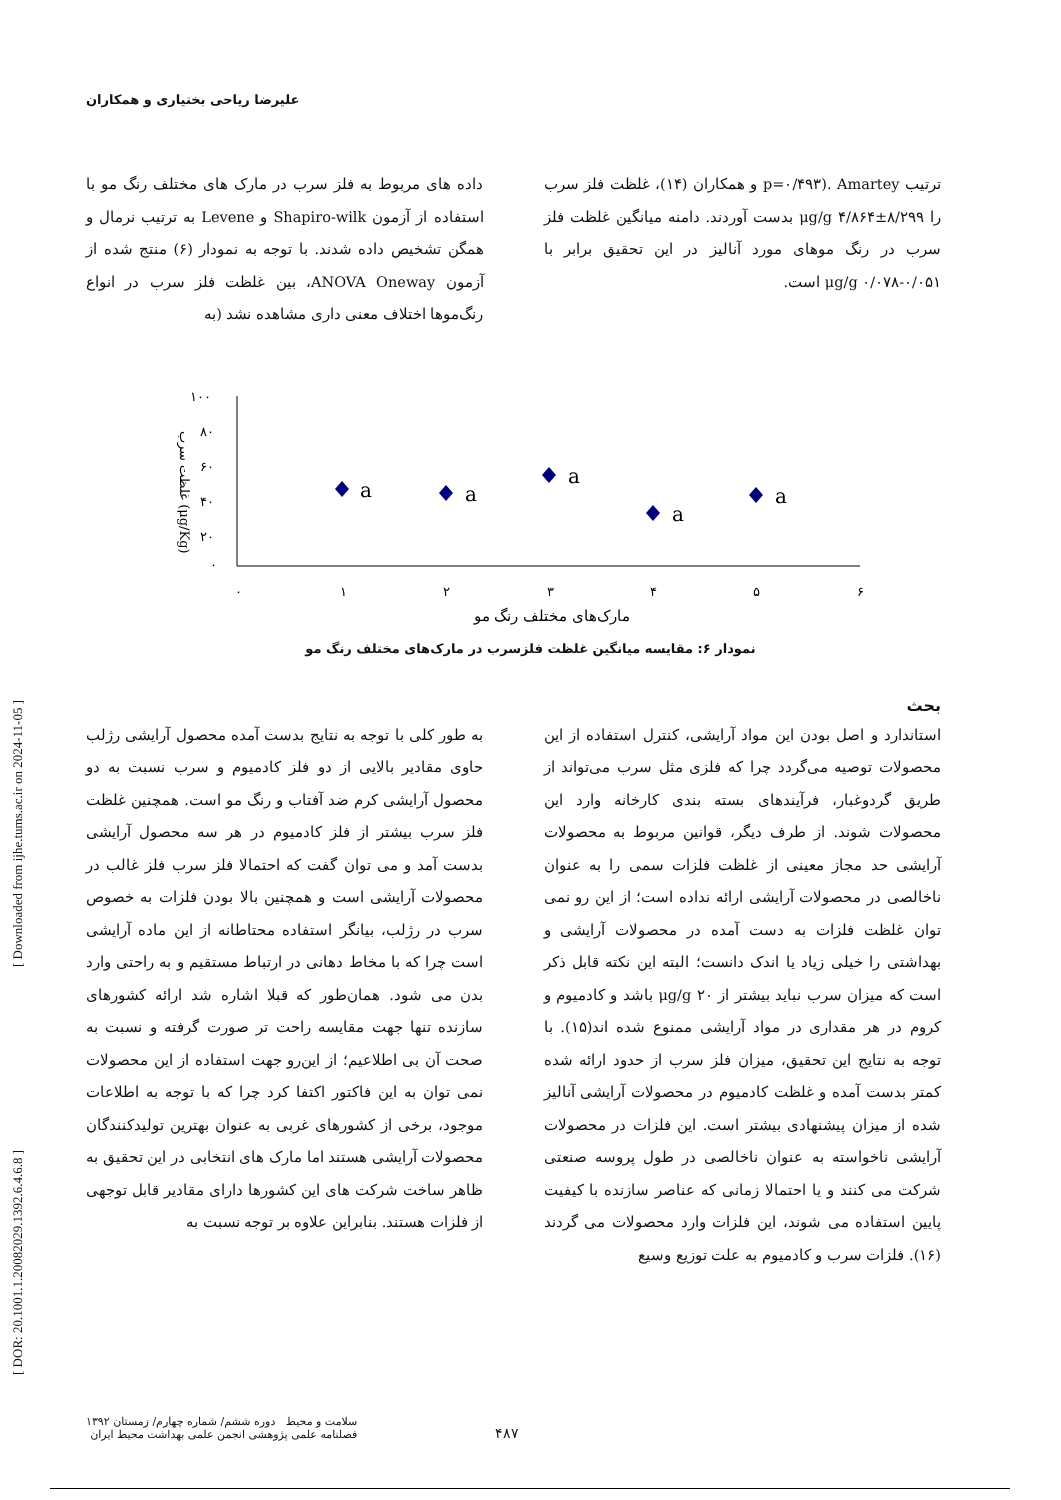علیرضا ریاحی بختیاری و همکاران
[ Downloaded from ijhe.tums.ac.ir on 2024-11-05 ]
[ DOR: 20.1001.1.20082029.1392.6.4.6.8 ]
داده های مربوط به فلز سرب در مارک های مختلف رنگ مو با استفاده از آزمون Shapiro-wilk و Levene به ترتیب نرمال و همگن تشخیص داده شدند. با توجه به نمودار (۶) منتج شده از آزمون ANOVA Oneway، بین غلظت فلز سرب در انواع رنگ‌موها اختلاف معنی داری مشاهده نشد (به
ترتیب p=۰/۴۹۳). Amartey و همکاران (۱۴)، غلظت فلز سرب را ۸/۲۹۹±۴/۸۶۴ μg/g بدست آوردند. دامنه میانگین غلظت فلز سرب در رنگ موهای مورد آنالیز در این تحقیق برابر با ۰/۰۵۱-۰/۰۷۸ μg/g است.
۱۰۰
۸۰
۶۰
۴۰
۲۰
۰
غلظت سرب (μg/Kg)
۰
۱
۲
۳
۴
۵
۶
a
a
a
a
a
مارک‌های مختلف رنگ مو
نمودار ۶: مقایسه میانگین غلظت فلزسرب در مارک‌های مختلف رنگ مو
بحث
به طور کلی با توجه به نتایج بدست آمده محصول آرایشی رژلب حاوی مقادیر بالایی از دو فلز کادمیوم و سرب نسبت به دو محصول آرایشی کرم ضد آفتاب و رنگ مو است. همچنین غلظت فلز سرب بیشتر از فلز کادمیوم در هر سه محصول آرایشی بدست آمد و می توان گفت که احتمالا فلز سرب فلز غالب در محصولات آرایشی است و همچنین بالا بودن فلزات به خصوص سرب در رژلب، بیانگر استفاده محتاطانه از این ماده آرایشی است چرا که با مخاط دهانی در ارتباط مستقیم و به راحتی وارد بدن می شود. همان‌طور که قبلا اشاره شد ارائه کشورهای سازنده تنها جهت مقایسه راحت تر صورت گرفته و نسبت به صحت آن بی اطلاعیم؛ از این‌رو جهت استفاده از این محصولات نمی توان به این فاکتور اکتفا کرد چرا که با توجه به اطلاعات موجود، برخی از کشورهای غربی به عنوان بهترین تولیدکنندگان محصولات آرایشی هستند اما مارک های انتخابی در این تحقیق به ظاهر ساخت شرکت های این کشورها دارای مقادیر قابل توجهی از فلزات هستند. بنابراین علاوه بر توجه نسبت به
استاندارد و اصل بودن این مواد آرایشی، کنترل استفاده از این محصولات توصیه می‌گردد چرا که فلزی مثل سرب می‌تواند از طریق گردوغبار، فرآیندهای بسته بندی کارخانه وارد این محصولات شوند. از طرف دیگر، قوانین مربوط به محصولات آرایشی حد مجاز معینی از غلظت فلزات سمی را به عنوان ناخالصی در محصولات آرایشی ارائه نداده است؛ از این رو نمی توان غلظت فلزات به دست آمده در محصولات آرایشی و بهداشتی را خیلی زیاد یا اندک دانست؛ البته این نکته قابل ذکر است که میزان سرب نباید بیشتر از ۲۰ μg/g باشد و کادمیوم و کروم در هر مقداری در مواد آرایشی ممنوع شده اند(۱۵). با توجه به نتایج این تحقیق، میزان فلز سرب از حدود ارائه شده کمتر بدست آمده و غلظت کادمیوم در محصولات آرایشی آنالیز شده از میزان پیشنهادی بیشتر است. این فلزات در محصولات آرایشی ناخواسته به عنوان ناخالصی در طول پروسه صنعتی شرکت می کنند و یا احتمالا زمانی که عناصر سازنده با کیفیت پایین استفاده می شوند، این فلزات وارد محصولات می گردند (۱۶). فلزات سرب و کادمیوم به علت توزیع وسیع
سلامت و محیط دوره ششم/ شماره چهارم/ زمستان ۱۳۹۲
فصلنامه علمی پژوهشی انجمن علمی بهداشت محیط ایران
۴۸۷